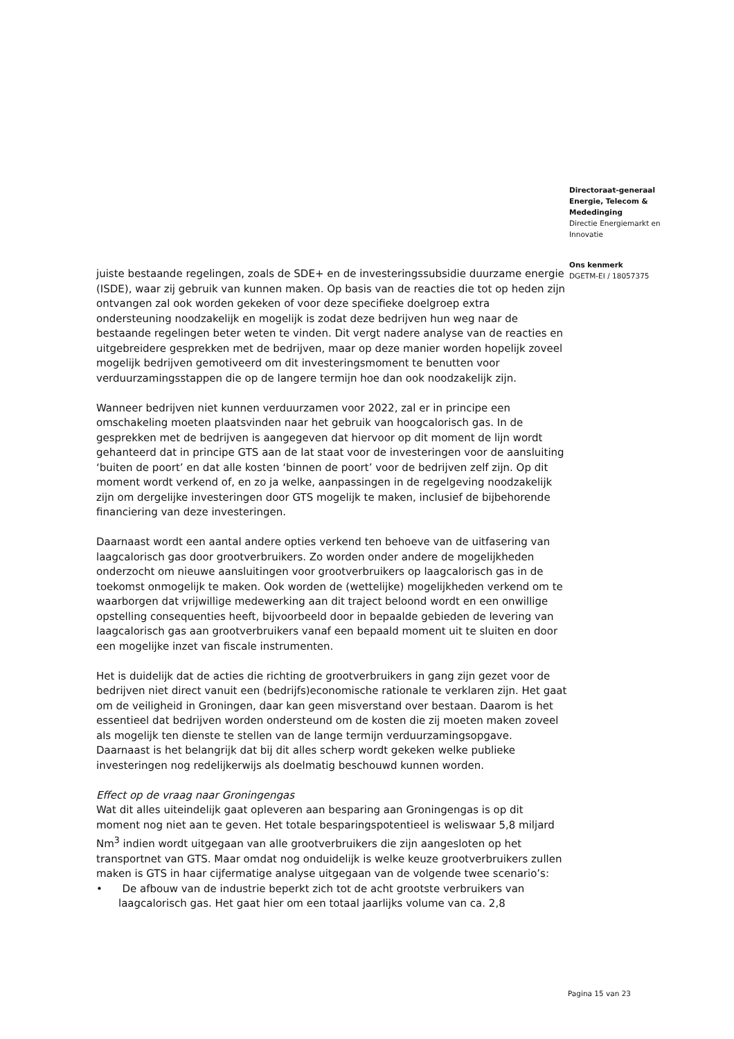Directoraat-generaal
Energie, Telecom &
Mededinging
Directie Energiemarkt en
Innovatie
Ons kenmerk
DGETM-EI / 18057375
juiste bestaande regelingen, zoals de SDE+ en de investeringssubsidie duurzame energie (ISDE), waar zij gebruik van kunnen maken. Op basis van de reacties die tot op heden zijn ontvangen zal ook worden gekeken of voor deze specifieke doelgroep extra ondersteuning noodzakelijk en mogelijk is zodat deze bedrijven hun weg naar de bestaande regelingen beter weten te vinden. Dit vergt nadere analyse van de reacties en uitgebreidere gesprekken met de bedrijven, maar op deze manier worden hopelijk zoveel mogelijk bedrijven gemotiveerd om dit investeringsmoment te benutten voor verduurzamingsstappen die op de langere termijn hoe dan ook noodzakelijk zijn.
Wanneer bedrijven niet kunnen verduurzamen voor 2022, zal er in principe een omschakeling moeten plaatsvinden naar het gebruik van hoogcalorisch gas. In de gesprekken met de bedrijven is aangegeven dat hiervoor op dit moment de lijn wordt gehanteerd dat in principe GTS aan de lat staat voor de investeringen voor de aansluiting ‘buiten de poort’ en dat alle kosten ‘binnen de poort’ voor de bedrijven zelf zijn. Op dit moment wordt verkend of, en zo ja welke, aanpassingen in de regelgeving noodzakelijk zijn om dergelijke investeringen door GTS mogelijk te maken, inclusief de bijbehorende financiering van deze investeringen.
Daarnaast wordt een aantal andere opties verkend ten behoeve van de uitfasering van laagcalorisch gas door grootverbruikers. Zo worden onder andere de mogelijkheden onderzocht om nieuwe aansluitingen voor grootverbruikers op laagcalorisch gas in de toekomst onmogelijk te maken. Ook worden de (wettelijke) mogelijkheden verkend om te waarborgen dat vrijwillige medewerking aan dit traject beloond wordt en een onwillige opstelling consequenties heeft, bijvoorbeeld door in bepaalde gebieden de levering van laagcalorisch gas aan grootverbruikers vanaf een bepaald moment uit te sluiten en door een mogelijke inzet van fiscale instrumenten.
Het is duidelijk dat de acties die richting de grootverbruikers in gang zijn gezet voor de bedrijven niet direct vanuit een (bedrijfs)economische rationale te verklaren zijn. Het gaat om de veiligheid in Groningen, daar kan geen misverstand over bestaan. Daarom is het essentieel dat bedrijven worden ondersteund om de kosten die zij moeten maken zoveel als mogelijk ten dienste te stellen van de lange termijn verduurzamingsopgave. Daarnaast is het belangrijk dat bij dit alles scherp wordt gekeken welke publieke investeringen nog redelijkerwijs als doelmatig beschouwd kunnen worden.
Effect op de vraag naar Groningengas
Wat dit alles uiteindelijk gaat opleveren aan besparing aan Groningengas is op dit moment nog niet aan te geven. Het totale besparingspotentieel is weliswaar 5,8 miljard Nm<sup>3</sup> indien wordt uitgegaan van alle grootverbruikers die zijn aangesloten op het transportnet van GTS. Maar omdat nog onduidelijk is welke keuze grootverbruikers zullen maken is GTS in haar cijfermatige analyse uitgegaan van de volgende twee scenario’s:
• De afbouw van de industrie beperkt zich tot de acht grootste verbruikers van laagcalorisch gas. Het gaat hier om een totaal jaarlijks volume van ca. 2,8
Pagina 15 van 23